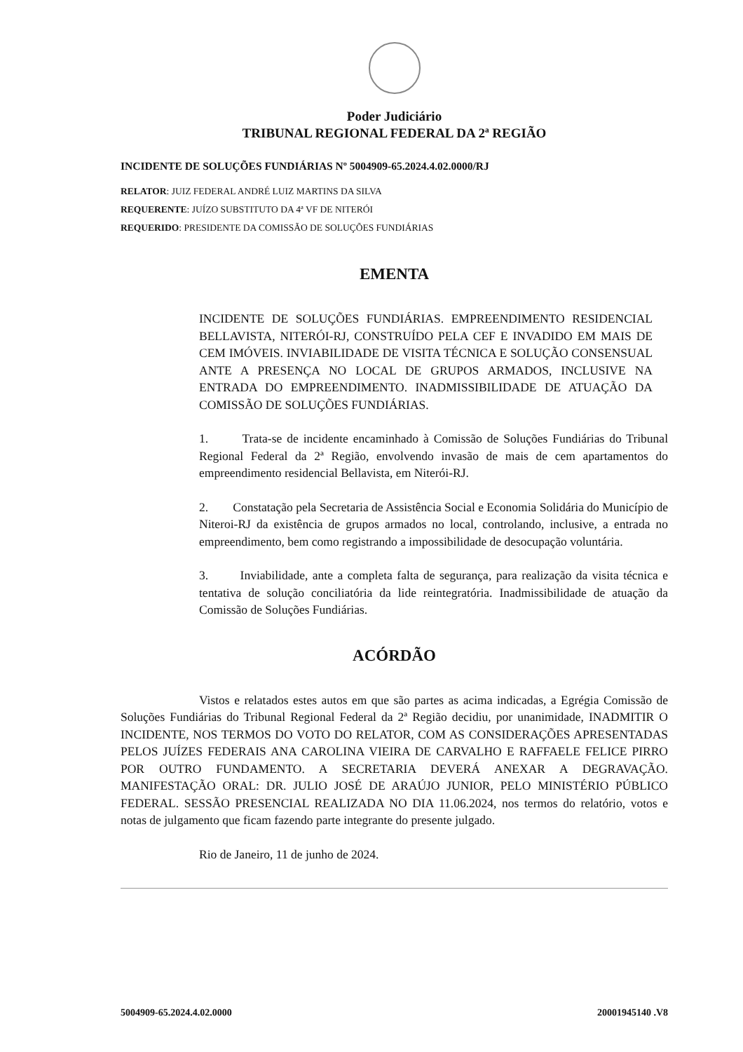Poder Judiciário
TRIBUNAL REGIONAL FEDERAL DA 2ª REGIÃO
INCIDENTE DE SOLUÇÕES FUNDIÁRIAS Nº 5004909-65.2024.4.02.0000/RJ
RELATOR: JUIZ FEDERAL ANDRÉ LUIZ MARTINS DA SILVA
REQUERENTE: JUÍZO SUBSTITUTO DA 4ª VF DE NITERÓI
REQUERIDO: PRESIDENTE DA COMISSÃO DE SOLUÇÕES FUNDIÁRIAS
EMENTA
INCIDENTE DE SOLUÇÕES FUNDIÁRIAS. EMPREENDIMENTO RESIDENCIAL BELLAVISTA, NITERÓI-RJ, CONSTRUÍDO PELA CEF E INVADIDO EM MAIS DE CEM IMÓVEIS. INVIABILIDADE DE VISITA TÉCNICA E SOLUÇÃO CONSENSUAL ANTE A PRESENÇA NO LOCAL DE GRUPOS ARMADOS, INCLUSIVE NA ENTRADA DO EMPREENDIMENTO. INADMISSIBILIDADE DE ATUAÇÃO DA COMISSÃO DE SOLUÇÕES FUNDIÁRIAS.
1. Trata-se de incidente encaminhado à Comissão de Soluções Fundiárias do Tribunal Regional Federal da 2ª Região, envolvendo invasão de mais de cem apartamentos do empreendimento residencial Bellavista, em Niterói-RJ.
2. Constatação pela Secretaria de Assistência Social e Economia Solidária do Município de Niteroi-RJ da existência de grupos armados no local, controlando, inclusive, a entrada no empreendimento, bem como registrando a impossibilidade de desocupação voluntária.
3. Inviabilidade, ante a completa falta de segurança, para realização da visita técnica e tentativa de solução conciliatória da lide reintegratória. Inadmissibilidade de atuação da Comissão de Soluções Fundiárias.
ACÓRDÃO
Vistos e relatados estes autos em que são partes as acima indicadas, a Egrégia Comissão de Soluções Fundiárias do Tribunal Regional Federal da 2ª Região decidiu, por unanimidade, INADMITIR O INCIDENTE, NOS TERMOS DO VOTO DO RELATOR, COM AS CONSIDERAÇÕES APRESENTADAS PELOS JUÍZES FEDERAIS ANA CAROLINA VIEIRA DE CARVALHO E RAFFAELE FELICE PIRRO POR OUTRO FUNDAMENTO. A SECRETARIA DEVERÁ ANEXAR A DEGRAVAÇÃO. MANIFESTAÇÃO ORAL: DR. JULIO JOSÉ DE ARAÚJO JUNIOR, PELO MINISTÉRIO PÚBLICO FEDERAL. SESSÃO PRESENCIAL REALIZADA NO DIA 11.06.2024, nos termos do relatório, votos e notas de julgamento que ficam fazendo parte integrante do presente julgado.
Rio de Janeiro, 11 de junho de 2024.
5004909-65.2024.4.02.0000 20001945140 .V8